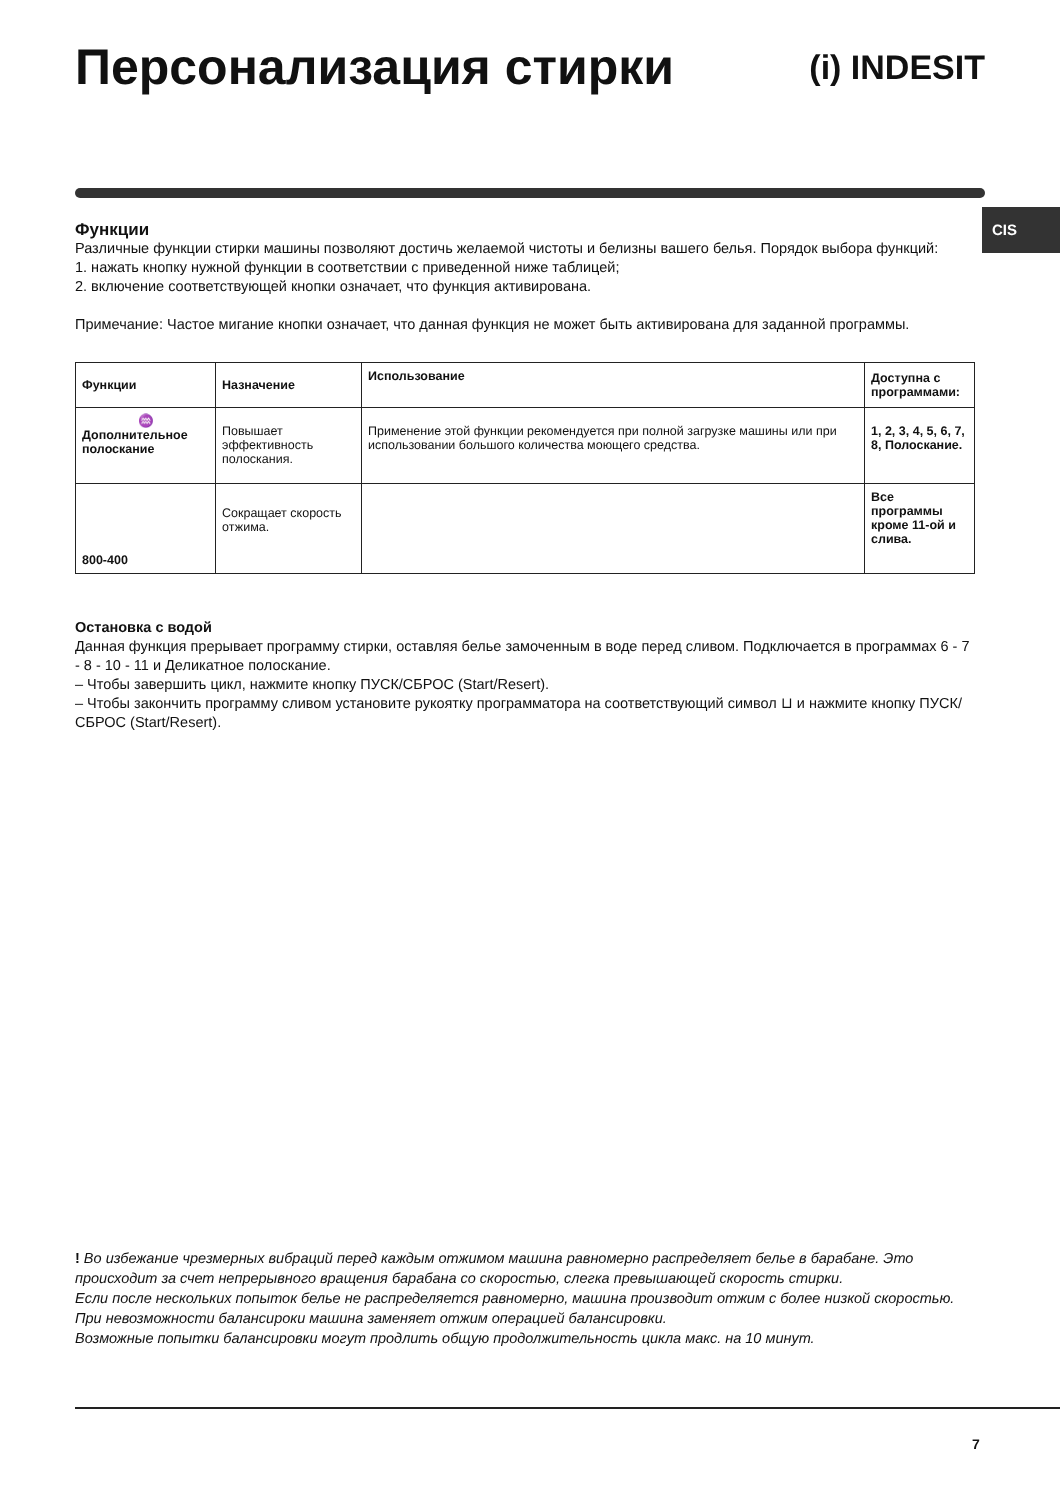Персонализация стирки
(i) INDESIT
CIS
Функции
Различные функции стирки машины позволяют достичь желаемой чистоты и белизны вашего белья. Порядок выбора функций:
1. нажать кнопку нужной функции в соответствии с приведенной ниже таблицей;
2. включение соответствующей кнопки означает, что функция активирована.
Примечание: Частое мигание кнопки означает, что данная функция не может быть активирована для заданной программы.
| Функции | Назначение | Использование | Доступна с программами: |
| --- | --- | --- | --- |
| ♒ Дополнительное полоскание | Повышает эффективность полоскания. | Применение этой функции рекомендуется при полной загрузке машины или при использовании большого количества моющего средства. | 1, 2, 3, 4, 5, 6, 7, 8, Полоскание. |
| 800-400 | Сокращает скорость отжима. | | Все программы кроме 11-ой и слива. |
Остановка с водой
Данная функция прерывает программу стирки, оставляя белье замоченным в воде перед сливом. Подключается в программах 6 - 7 - 8 - 10 - 11 и Деликатное полоскание.
– Чтобы завершить цикл, нажмите кнопку ПУСК/СБРОС (Start/Resert).
– Чтобы закончить программу сливом установите рукоятку программатора на соответствующий символ ⊔ и нажмите кнопку ПУСК/СБРОС (Start/Resert).
! Во избежание чрезмерных вибраций перед каждым отжимом машина равномерно распределяет белье в барабане. Это происходит за счет непрерывного вращения барабана со скоростью, слегка превышающей скорость стирки.
Если после нескольких попыток белье не распределяется равномерно, машина производит отжим с более низкой скоростью.
При невозможности балансироки машина заменяет отжим операцией балансировки.
Возможные попытки балансировки могут продлить общую продолжительность цикла макс. на 10 минут.
7